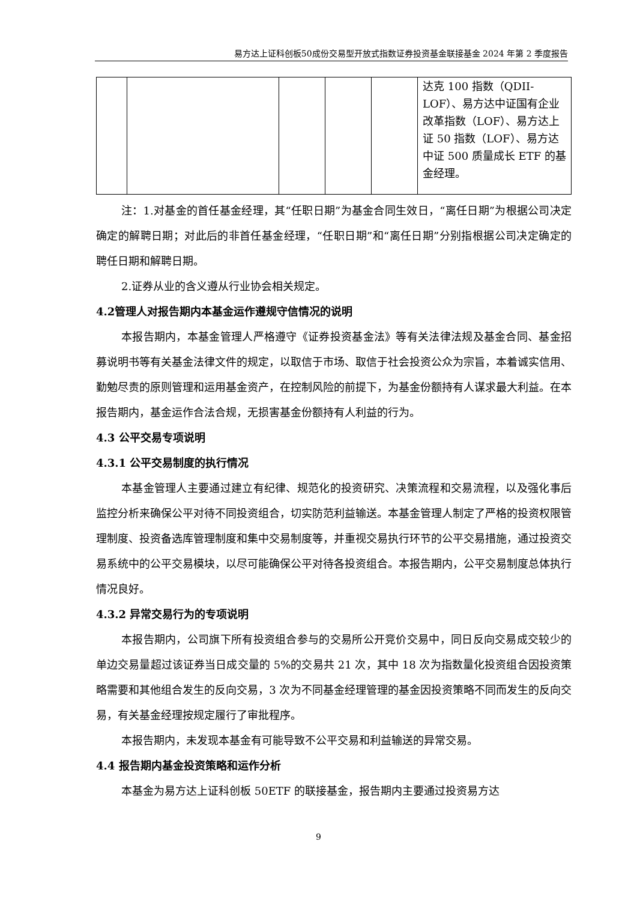易方达上证科创板50成份交易型开放式指数证券投资基金联接基金 2024 年第 2 季度报告
| | | | | | 达克 100 指数（QDII-LOF）、易方达中证国有企业改革指数（LOF）、易方达上证 50 指数（LOF）、易方达中证 500 质量成长 ETF 的基金经理。 |
注：1.对基金的首任基金经理，其“任职日期”为基金合同生效日，“离任日期”为根据公司决定确定的解聘日期；对此后的非首任基金经理，“任职日期”和“离任日期”分别指根据公司决定确定的聘任日期和解聘日期。
2.证券从业的含义遵从行业协会相关规定。
4.2管理人对报告期内本基金运作遵规守信情况的说明
本报告期内，本基金管理人严格遵守《证券投资基金法》等有关法律法规及基金合同、基金招募说明书等有关基金法律文件的规定，以取信于市场、取信于社会投资公众为宗旨，本着诚实信用、勤勉尽责的原则管理和运用基金资产，在控制风险的前提下，为基金份额持有人谋求最大利益。在本报告期内，基金运作合法合规，无损害基金份额持有人利益的行为。
4.3 公平交易专项说明
4.3.1 公平交易制度的执行情况
本基金管理人主要通过建立有纪律、规范化的投资研究、决策流程和交易流程，以及强化事后监控分析来确保公平对待不同投资组合，切实防范利益输送。本基金管理人制定了严格的投资权限管理制度、投资备选库管理制度和集中交易制度等，并重视交易执行环节的公平交易措施，通过投资交易系统中的公平交易模块，以尽可能确保公平对待各投资组合。本报告期内，公平交易制度总体执行情况良好。
4.3.2 异常交易行为的专项说明
本报告期内，公司旗下所有投资组合参与的交易所公开竞价交易中，同日反向交易成交较少的单边交易量超过该证券当日成交量的 5%的交易共 21 次，其中 18 次为指数量化投资组合因投资策略需要和其他组合发生的反向交易，3 次为不同基金经理管理的基金因投资策略不同而发生的反向交易，有关基金经理按规定履行了审批程序。
本报告期内，未发现本基金有可能导致不公平交易和利益输送的异常交易。
4.4 报告期内基金投资策略和运作分析
本基金为易方达上证科创板 50ETF 的联接基金，报告期内主要通过投资易方达
9